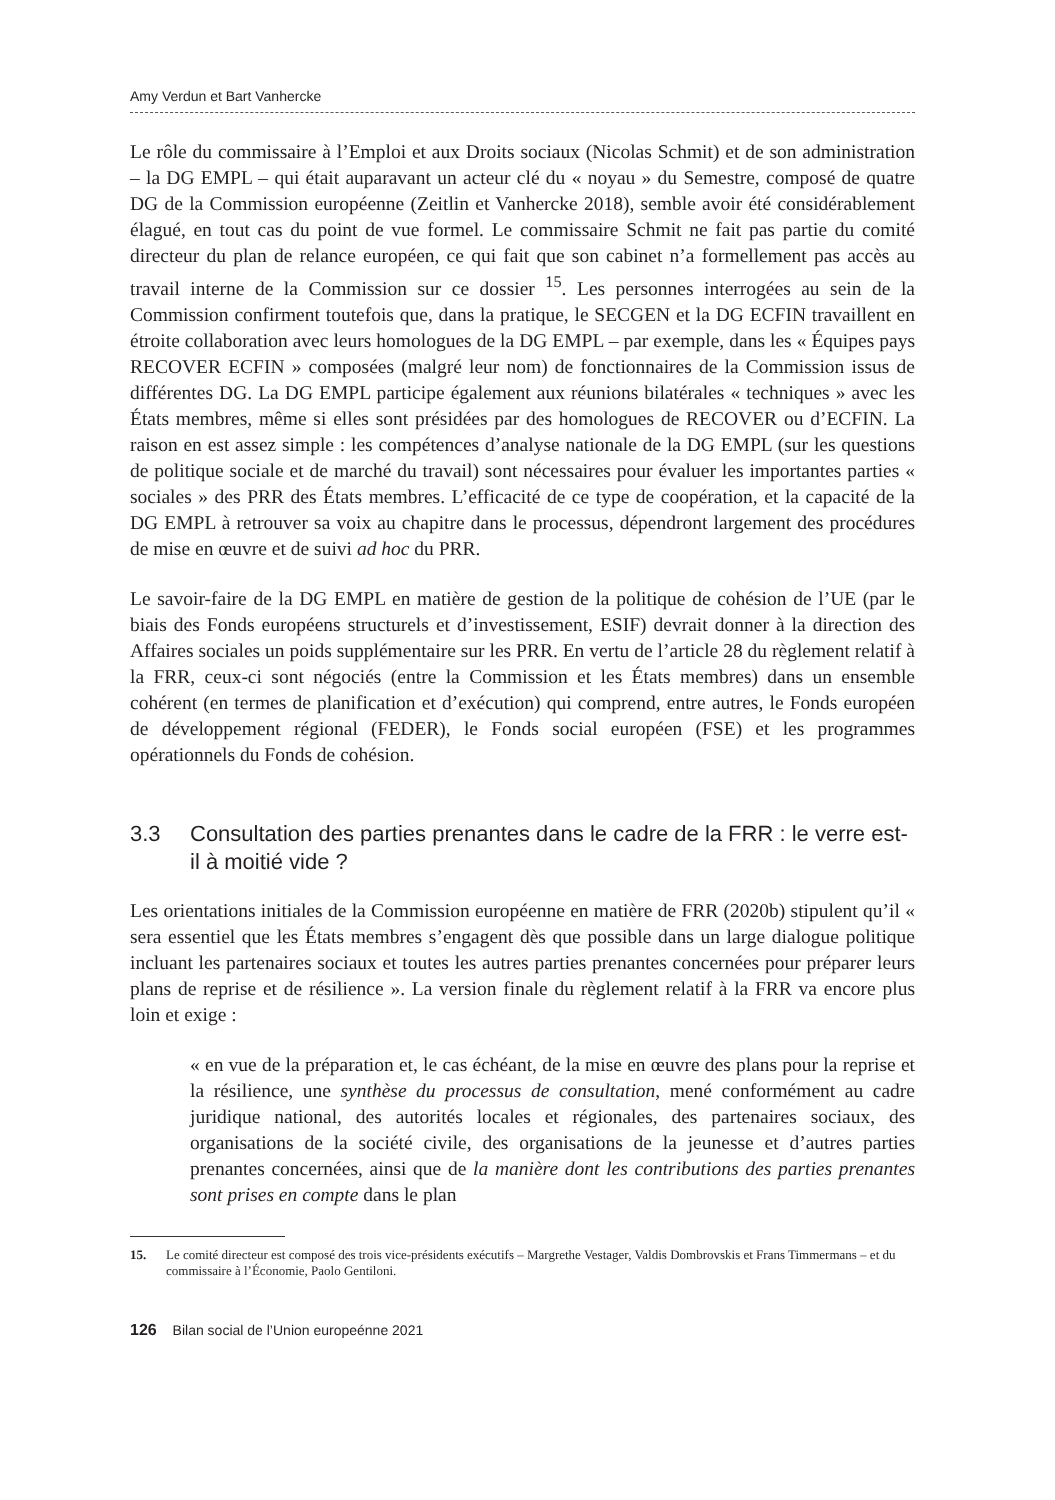Amy Verdun et Bart Vanhercke
Le rôle du commissaire à l’Emploi et aux Droits sociaux (Nicolas Schmit) et de son administration – la DG EMPL – qui était auparavant un acteur clé du « noyau » du Semestre, composé de quatre DG de la Commission européenne (Zeitlin et Vanhercke 2018), semble avoir été considérablement élagué, en tout cas du point de vue formel. Le commissaire Schmit ne fait pas partie du comité directeur du plan de relance européen, ce qui fait que son cabinet n’a formellement pas accès au travail interne de la Commission sur ce dossier <sup>15</sup>. Les personnes interrogées au sein de la Commission confirment toutefois que, dans la pratique, le SECGEN et la DG ECFIN travaillent en étroite collaboration avec leurs homologues de la DG EMPL – par exemple, dans les « Équipes pays RECOVER ECFIN » composées (malgré leur nom) de fonctionnaires de la Commission issus de différentes DG. La DG EMPL participe également aux réunions bilatérales « techniques » avec les États membres, même si elles sont présidées par des homologues de RECOVER ou d’ECFIN. La raison en est assez simple : les compétences d’analyse nationale de la DG EMPL (sur les questions de politique sociale et de marché du travail) sont nécessaires pour évaluer les importantes parties « sociales » des PRR des États membres. L’efficacité de ce type de coopération, et la capacité de la DG EMPL à retrouver sa voix au chapitre dans le processus, dépendront largement des procédures de mise en œuvre et de suivi ad hoc du PRR.
Le savoir-faire de la DG EMPL en matière de gestion de la politique de cohésion de l’UE (par le biais des Fonds européens structurels et d’investissement, ESIF) devrait donner à la direction des Affaires sociales un poids supplémentaire sur les PRR. En vertu de l’article 28 du règlement relatif à la FRR, ceux-ci sont négociés (entre la Commission et les États membres) dans un ensemble cohérent (en termes de planification et d’exécution) qui comprend, entre autres, le Fonds européen de développement régional (FEDER), le Fonds social européen (FSE) et les programmes opérationnels du Fonds de cohésion.
3.3 Consultation des parties prenantes dans le cadre de la FRR : le verre est-il à moitié vide ?
Les orientations initiales de la Commission européenne en matière de FRR (2020b) stipulent qu’il « sera essentiel que les États membres s’engagent dès que possible dans un large dialogue politique incluant les partenaires sociaux et toutes les autres parties prenantes concernées pour préparer leurs plans de reprise et de résilience ». La version finale du règlement relatif à la FRR va encore plus loin et exige :
« en vue de la préparation et, le cas échéant, de la mise en œuvre des plans pour la reprise et la résilience, une synthèse du processus de consultation, mené conformément au cadre juridique national, des autorités locales et régionales, des partenaires sociaux, des organisations de la société civile, des organisations de la jeunesse et d’autres parties prenantes concernées, ainsi que de la manière dont les contributions des parties prenantes sont prises en compte dans le plan
15. Le comité directeur est composé des trois vice-présidents exécutifs – Margrethe Vestager, Valdis Dombrovskis et Frans Timmermans – et du commissaire à l’Économie, Paolo Gentiloni.
126 Bilan social de l’Union europeénne 2021